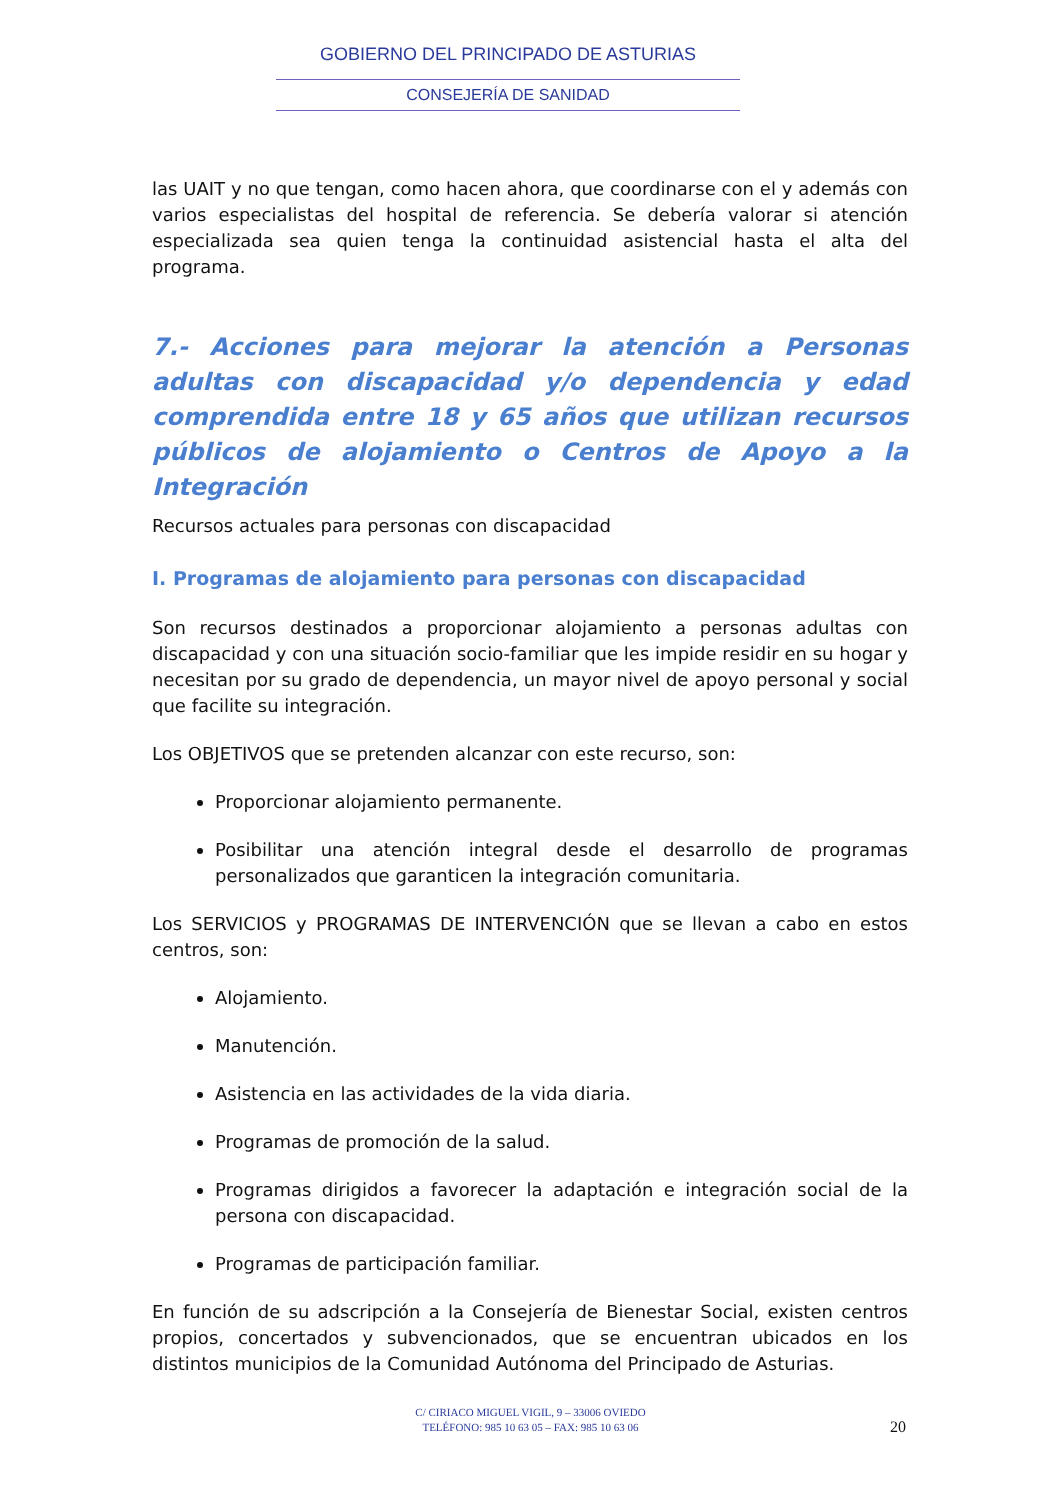GOBIERNO DEL PRINCIPADO DE ASTURIAS
CONSEJERÍA DE SANIDAD
las UAIT y no que tengan, como hacen ahora, que coordinarse con el y además con varios especialistas del hospital de referencia. Se debería valorar si atención especializada sea quien tenga la continuidad asistencial hasta el alta del programa.
7.- Acciones para mejorar la atención a Personas adultas con discapacidad y/o dependencia y edad comprendida entre 18 y 65 años que utilizan recursos públicos de alojamiento o Centros de Apoyo a la Integración
Recursos actuales para personas con discapacidad
I. Programas de alojamiento para personas con discapacidad
Son recursos destinados a proporcionar alojamiento a personas adultas con discapacidad y con una situación socio-familiar que les impide residir en su hogar y necesitan por su grado de dependencia, un mayor nivel de apoyo personal y social que facilite su integración.
Los OBJETIVOS que se pretenden alcanzar con este recurso, son:
Proporcionar alojamiento permanente.
Posibilitar una atención integral desde el desarrollo de programas personalizados que garanticen la integración comunitaria.
Los SERVICIOS y PROGRAMAS DE INTERVENCIÓN que se llevan a cabo en estos centros, son:
Alojamiento.
Manutención.
Asistencia en las actividades de la vida diaria.
Programas de promoción de la salud.
Programas dirigidos a favorecer la adaptación e integración social de la persona con discapacidad.
Programas de participación familiar.
En función de su adscripción a la Consejería de Bienestar Social, existen centros propios, concertados y subvencionados, que se encuentran ubicados en los distintos municipios de la Comunidad Autónoma del Principado de Asturias.
C/ CIRIACO MIGUEL VIGIL, 9 – 33006 OVIEDO
TELÉFONO: 985 10 63 05 – FAX: 985 10 63 06
20